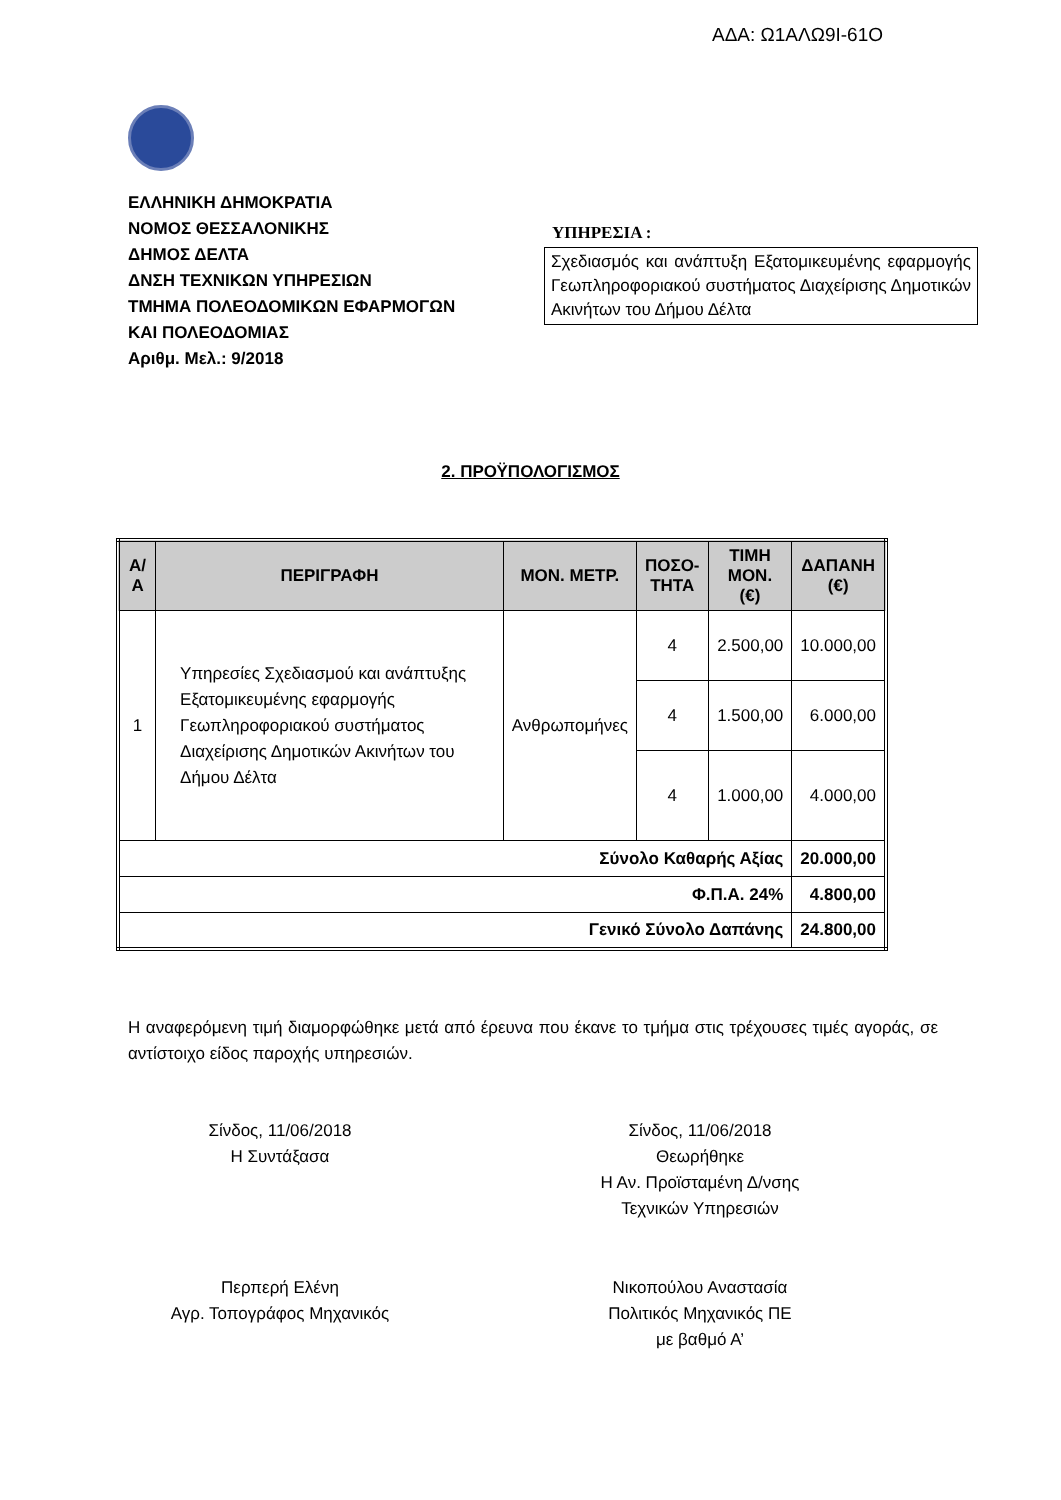ΑΔΑ: Ω1ΑΛΩ9Ι-61Ο
ΕΛΛΗΝΙΚΗ ΔΗΜΟΚΡΑΤΙΑ
ΝΟΜΟΣ ΘΕΣΣΑΛΟΝΙΚΗΣ
ΔΗΜΟΣ ΔΕΛΤΑ
ΔΝΣΗ ΤΕΧΝΙΚΩΝ ΥΠΗΡΕΣΙΩΝ
ΤΜΗΜΑ ΠΟΛΕΟΔΟΜΙΚΩΝ ΕΦΑΡΜΟΓΩΝ
ΚΑΙ ΠΟΛΕΟΔΟΜΙΑΣ
Αριθμ. Μελ.: 9/2018
ΥΠΗΡΕΣΙΑ :
Σχεδιασμός και ανάπτυξη Εξατομικευμένης εφαρμογής Γεωπληροφοριακού συστήματος Διαχείρισης Δημοτικών Ακινήτων του Δήμου Δέλτα
2. ΠΡΟΫΠΟΛΟΓΙΣΜΟΣ
| Α/Α | ΠΕΡΙΓΡΑΦΗ | ΜΟΝ. ΜΕΤΡ. | ΠΟΣΟ- ΤΗΤΑ | ΤΙΜΗ ΜΟΝ. (€) | ΔΑΠΑΝΗ (€) |
| --- | --- | --- | --- | --- | --- |
| 1 | Υπηρεσίες Σχεδιασμού και ανάπτυξης Εξατομικευμένης εφαρμογής Γεωπληροφοριακού συστήματος Διαχείρισης Δημοτικών Ακινήτων του Δήμου Δέλτα | Ανθρωπομήνες | 4 | 2.500,00 | 10.000,00 |
| | | | 4 | 1.500,00 | 6.000,00 |
| | | | 4 | 1.000,00 | 4.000,00 |
| Σύνολο Καθαρής Αξίας | | | | | 20.000,00 |
| Φ.Π.Α. 24% | | | | | 4.800,00 |
| Γενικό Σύνολο Δαπάνης | | | | | 24.800,00 |
Η αναφερόμενη τιμή διαμορφώθηκε μετά από έρευνα που έκανε το τμήμα στις τρέχουσες τιμές αγοράς, σε αντίστοιχο είδος παροχής υπηρεσιών.
Σίνδος, 11/06/2018
Η Συντάξασα
Σίνδος, 11/06/2018
Θεωρήθηκε
Η Αν. Προϊσταμένη Δ/νσης
Τεχνικών Υπηρεσιών
Περπερή Ελένη
Αγρ. Τοπογράφος Μηχανικός
Νικοπούλου Αναστασία
Πολιτικός Μηχανικός ΠΕ
με βαθμό Α’